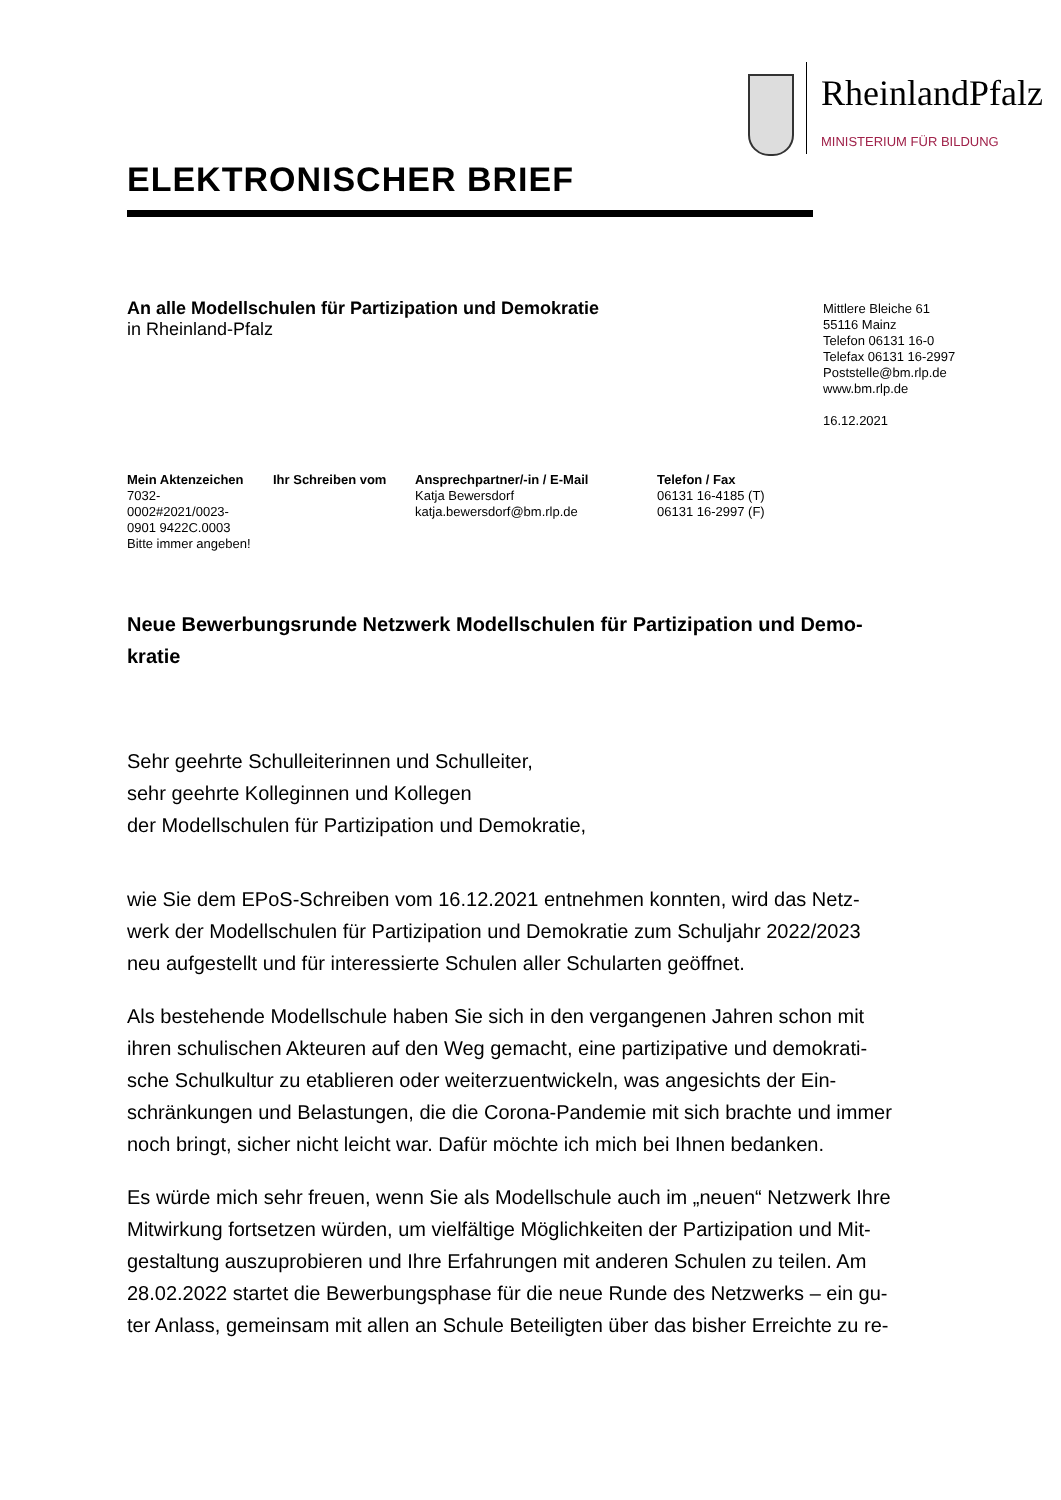RheinlandPfalz
MINISTERIUM FÜR BILDUNG
ELEKTRONISCHER BRIEF
An alle Modellschulen für Partizipation und Demokratie
in Rheinland-Pfalz
Mittlere Bleiche 61
55116 Mainz
Telefon 06131 16-0
Telefax 06131 16-2997
Poststelle@bm.rlp.de
www.bm.rlp.de
16.12.2021
Mein Aktenzeichen
7032-
0002#2021/0023-
0901 9422C.0003
Bitte immer angeben!
Ihr Schreiben vom
Ansprechpartner/-in / E-Mail
Katja Bewersdorf
katja.bewersdorf@bm.rlp.de
Telefon / Fax
06131 16-4185 (T)
06131 16-2997 (F)
Neue Bewerbungsrunde Netzwerk Modellschulen für Partizipation und Demo-
kratie
Sehr geehrte Schulleiterinnen und Schulleiter,
sehr geehrte Kolleginnen und Kollegen
der Modellschulen für Partizipation und Demokratie,
wie Sie dem EPoS-Schreiben vom 16.12.2021 entnehmen konnten, wird das Netz-
werk der Modellschulen für Partizipation und Demokratie zum Schuljahr 2022/2023
neu aufgestellt und für interessierte Schulen aller Schularten geöffnet.
Als bestehende Modellschule haben Sie sich in den vergangenen Jahren schon mit
ihren schulischen Akteuren auf den Weg gemacht, eine partizipative und demokrati-
sche Schulkultur zu etablieren oder weiterzuentwickeln, was angesichts der Ein-
schränkungen und Belastungen, die die Corona-Pandemie mit sich brachte und immer
noch bringt, sicher nicht leicht war. Dafür möchte ich mich bei Ihnen bedanken.
Es würde mich sehr freuen, wenn Sie als Modellschule auch im „neuen“ Netzwerk Ihre
Mitwirkung fortsetzen würden, um vielfältige Möglichkeiten der Partizipation und Mit-
gestaltung auszuprobieren und Ihre Erfahrungen mit anderen Schulen zu teilen. Am
28.02.2022 startet die Bewerbungsphase für die neue Runde des Netzwerks – ein gu-
ter Anlass, gemeinsam mit allen an Schule Beteiligten über das bisher Erreichte zu re-